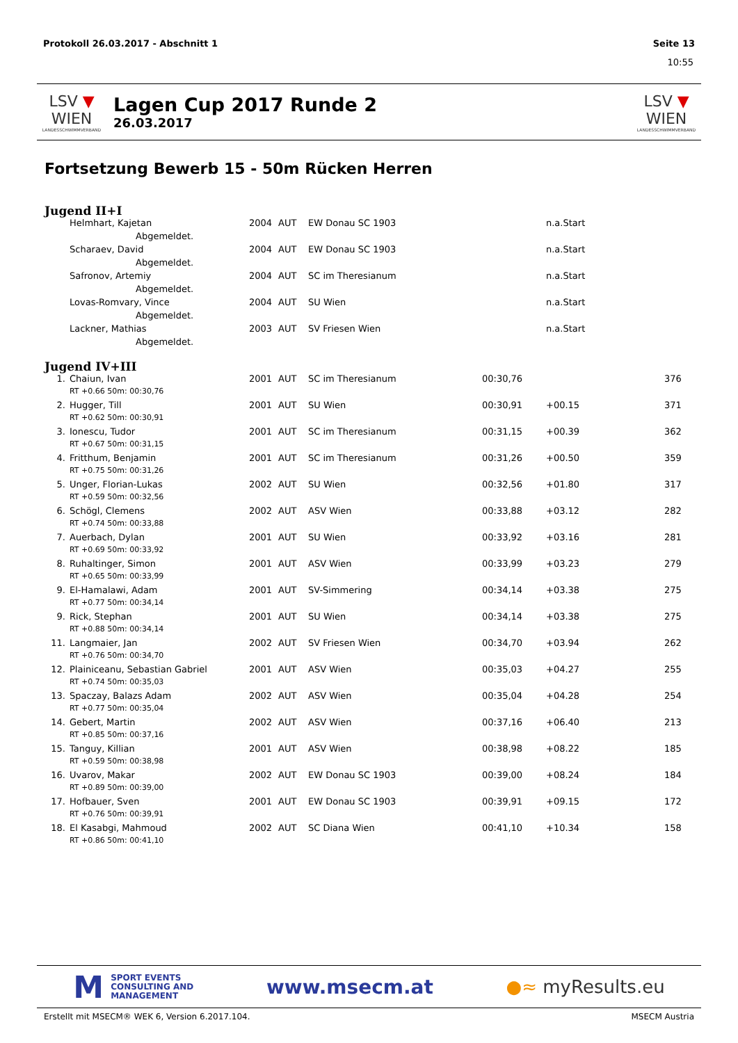Protokoll 26.03.2017 - Abschnitt 1 Seite 13
10:55
LSV ▼ WIEN
LANDESSCHWIMMVERBAND
Lagen Cup 2017 Runde 2
26.03.2017
LSV ▼ WIEN
LANDESSCHWIMMVERBAND
Fortsetzung Bewerb 15 - 50m Rücken Herren
Jugend II+I
| | Helmhart, Kajetan | 2004 | AUT | EW Donau SC 1903 | | n.a.Start | |
| | Abgemeldet. | | | | | | |
| | Scharaev, David | 2004 | AUT | EW Donau SC 1903 | | n.a.Start | |
| | Abgemeldet. | | | | | | |
| | Safronov, Artemiy | 2004 | AUT | SC im Theresianum | | n.a.Start | |
| | Abgemeldet. | | | | | | |
| | Lovas-Romvary, Vince | 2004 | AUT | SU Wien | | n.a.Start | |
| | Abgemeldet. | | | | | | |
| | Lackner, Mathias | 2003 | AUT | SV Friesen Wien | | n.a.Start | |
| | Abgemeldet. | | | | | | |
Jugend IV+III
| 1. | Chaiun, Ivan | 2001 | AUT | SC im Theresianum | 00:30,76 | | 376 |
| | RT +0.66 50m: 00:30,76 | | | | | | |
| 2. | Hugger, Till | 2001 | AUT | SU Wien | 00:30,91 | +00.15 | 371 |
| | RT +0.62 50m: 00:30,91 | | | | | | |
| 3. | Ionescu, Tudor | 2001 | AUT | SC im Theresianum | 00:31,15 | +00.39 | 362 |
| | RT +0.67 50m: 00:31,15 | | | | | | |
| 4. | Fritthum, Benjamin | 2001 | AUT | SC im Theresianum | 00:31,26 | +00.50 | 359 |
| | RT +0.75 50m: 00:31,26 | | | | | | |
| 5. | Unger, Florian-Lukas | 2002 | AUT | SU Wien | 00:32,56 | +01.80 | 317 |
| | RT +0.59 50m: 00:32,56 | | | | | | |
| 6. | Schögl, Clemens | 2002 | AUT | ASV Wien | 00:33,88 | +03.12 | 282 |
| | RT +0.74 50m: 00:33,88 | | | | | | |
| 7. | Auerbach, Dylan | 2001 | AUT | SU Wien | 00:33,92 | +03.16 | 281 |
| | RT +0.69 50m: 00:33,92 | | | | | | |
| 8. | Ruhaltinger, Simon | 2001 | AUT | ASV Wien | 00:33,99 | +03.23 | 279 |
| | RT +0.65 50m: 00:33,99 | | | | | | |
| 9. | El-Hamalawi, Adam | 2001 | AUT | SV-Simmering | 00:34,14 | +03.38 | 275 |
| | RT +0.77 50m: 00:34,14 | | | | | | |
| 9. | Rick, Stephan | 2001 | AUT | SU Wien | 00:34,14 | +03.38 | 275 |
| | RT +0.88 50m: 00:34,14 | | | | | | |
| 11. | Langmaier, Jan | 2002 | AUT | SV Friesen Wien | 00:34,70 | +03.94 | 262 |
| | RT +0.76 50m: 00:34,70 | | | | | | |
| 12. | Plainiceanu, Sebastian Gabriel | 2001 | AUT | ASV Wien | 00:35,03 | +04.27 | 255 |
| | RT +0.74 50m: 00:35,03 | | | | | | |
| 13. | Spaczay, Balazs Adam | 2002 | AUT | ASV Wien | 00:35,04 | +04.28 | 254 |
| | RT +0.77 50m: 00:35,04 | | | | | | |
| 14. | Gebert, Martin | 2002 | AUT | ASV Wien | 00:37,16 | +06.40 | 213 |
| | RT +0.85 50m: 00:37,16 | | | | | | |
| 15. | Tanguy, Killian | 2001 | AUT | ASV Wien | 00:38,98 | +08.22 | 185 |
| | RT +0.59 50m: 00:38,98 | | | | | | |
| 16. | Uvarov, Makar | 2002 | AUT | EW Donau SC 1903 | 00:39,00 | +08.24 | 184 |
| | RT +0.89 50m: 00:39,00 | | | | | | |
| 17. | Hofbauer, Sven | 2001 | AUT | EW Donau SC 1903 | 00:39,91 | +09.15 | 172 |
| | RT +0.76 50m: 00:39,91 | | | | | | |
| 18. | El Kasabgi, Mahmoud | 2002 | AUT | SC Diana Wien | 00:41,10 | +10.34 | 158 |
| | RT +0.86 50m: 00:41,10 | | | | | | |
M SPORT EVENTS
CONSULTING AND
MANAGEMENT
www.msecm.at ●≈ myResults.eu
Erstellt mit MSECM® WEK 6, Version 6.2017.104. MSECM Austria